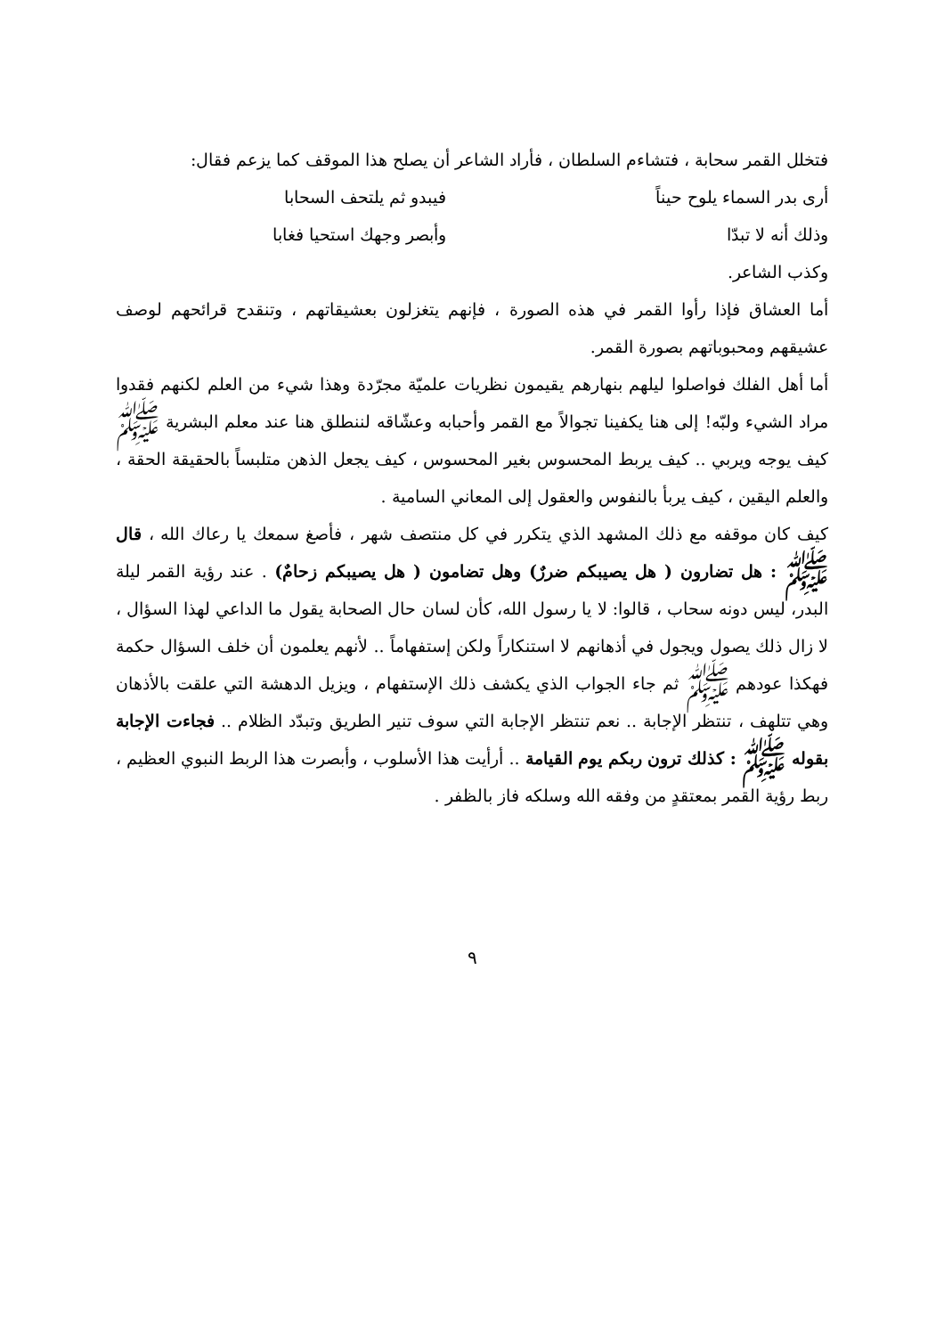فتخلل القمر سحابة ، فتشاءم السلطان ، فأراد الشاعر أن يصلح هذا الموقف كما يزعم فقال:
أرى بدر السماء يلوح حيناً فيبدو ثم يلتحف السحابا
وذلك أنه لا تبدّا وأبصر وجهك استحيا فغابا
وكذب الشاعر.
أما العشاق فإذا رأوا القمر في هذه الصورة ، فإنهم يتغزلون بعشيقاتهم ، وتنقدح قرائحهم لوصف عشيقهم ومحبوباتهم بصورة القمر.
أما أهل الفلك فواصلوا ليلهم بنهارهم يقيمون نظريات علميّة مجرّدة وهذا شيء من العلم لكنهم فقدوا مراد الشيء ولبّه! إلى هنا يكفينا تجوالاً مع القمر وأحبابه وعشّاقه لننطلق هنا عند معلم البشرية ﷺ كيف يوجه ويربي .. كيف يربط المحسوس بغير المحسوس ، كيف يجعل الذهن متلبساً بالحقيقة الحقة ، والعلم اليقين ، كيف يربأ بالنفوس والعقول إلى المعاني السامية .
كيف كان موقفه مع ذلك المشهد الذي يتكرر في كل منتصف شهر ، فأصغ سمعك يا رعاك الله ، قال ﷺ : هل تضارون ( هل يصيبكم ضررٌ) وهل تضامون ( هل يصيبكم زحامٌ) . عند رؤية القمر ليلة البدر، ليس دونه سحاب ، قالوا: لا يا رسول الله، كأن لسان حال الصحابة يقول ما الداعي لهذا السؤال ، لا زال ذلك يصول ويجول في أذهانهم لا استنكاراً ولكن إستفهاماً .. لأنهم يعلمون أن خلف السؤال حكمة فهكذا عودهم ﷺ ثم جاء الجواب الذي يكشف ذلك الإستفهام ، ويزيل الدهشة التي علقت بالأذهان وهي تتلهف ، تنتظر الإجابة .. نعم تنتظر الإجابة التي سوف تنير الطريق وتبدّد الظلام .. فجاءت الإجابة بقوله ﷺ : كذلك ترون ربكم يوم القيامة .. أرأيت هذا الأسلوب ، وأبصرت هذا الربط النبوي العظيم ، ربط رؤية القمر بمعتقدٍ من وفقه الله وسلكه فاز بالظفر .
٩